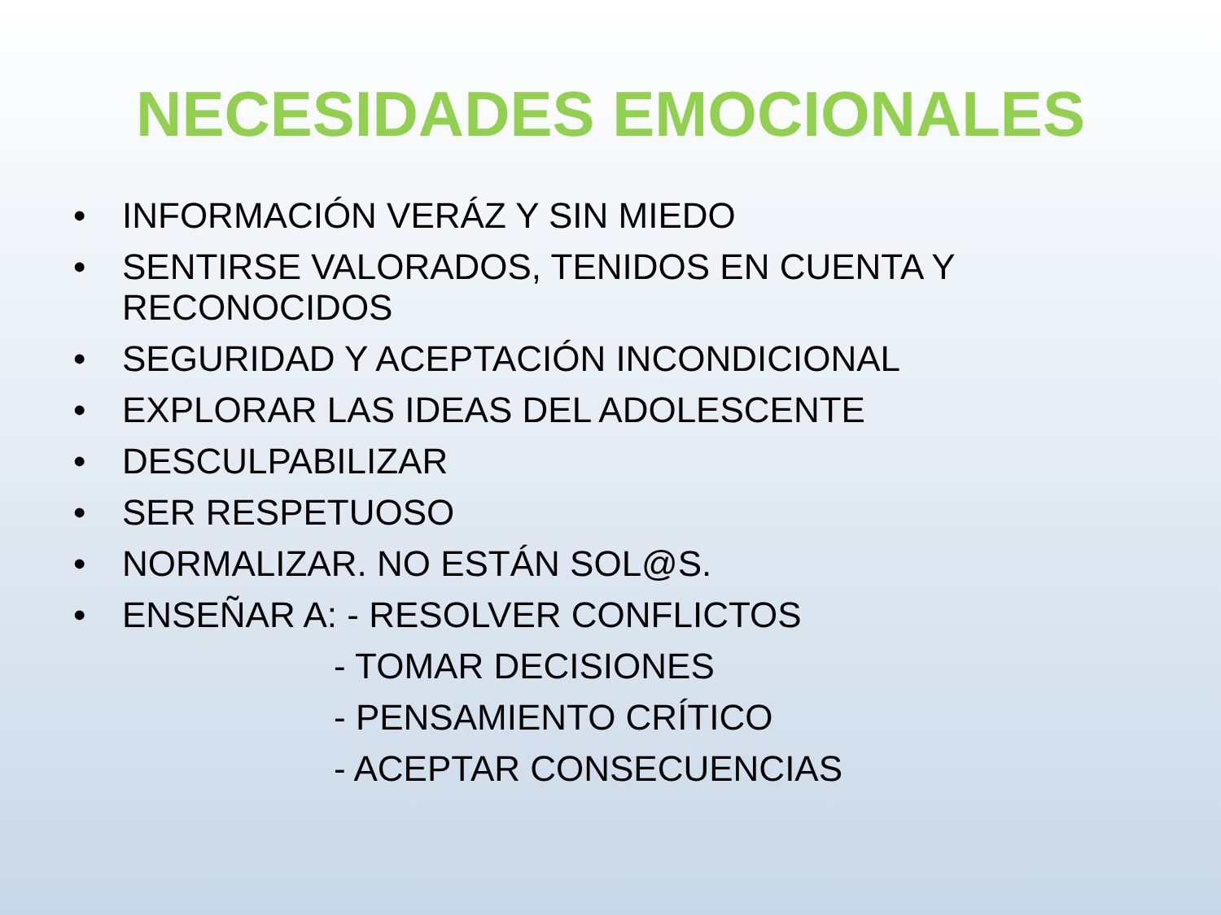NECESIDADES EMOCIONALES
• INFORMACIÓN VERÁZ Y SIN MIEDO
• SENTIRSE VALORADOS, TENIDOS EN CUENTA Y
RECONOCIDOS
• SEGURIDAD Y ACEPTACIÓN INCONDICIONAL
• EXPLORAR LAS IDEAS DEL ADOLESCENTE
• DESCULPABILIZAR
• SER RESPETUOSO
• NORMALIZAR. NO ESTÁN SOL@S.
• ENSEÑAR A: - RESOLVER CONFLICTOS
- TOMAR DECISIONES
- PENSAMIENTO CRÍTICO
- ACEPTAR CONSECUENCIAS